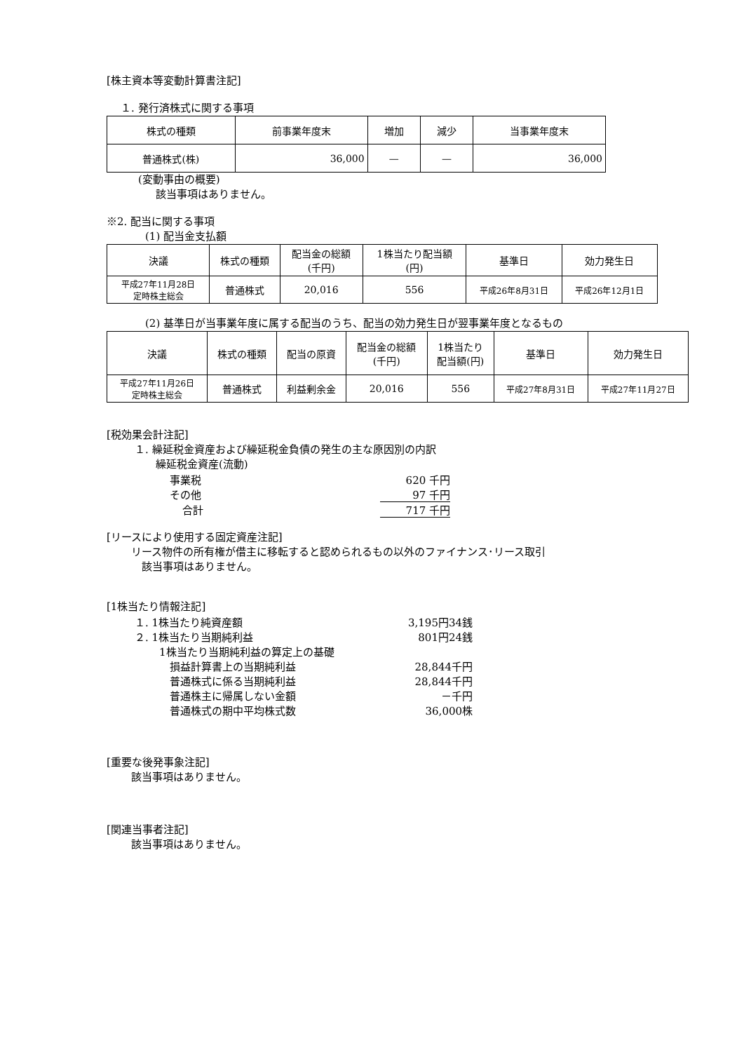[株主資本等変動計算書注記]
１. 発行済株式に関する事項
| 株式の種類 | 前事業年度末 | 増加 | 減少 | 当事業年度末 |
| 普通株式(株) | 36,000 | — | — | 36,000 |
(変動事由の概要)
該当事項はありません。
※2. 配当に関する事項
(1) 配当金支払額
| 決議 | 株式の種類 | 配当金の総額 (千円) | 1株当たり配当額 (円) | 基準日 | 効力発生日 |
| 平成27年11月28日 定時株主総会 | 普通株式 | 20,016 | 556 | 平成26年8月31日 | 平成26年12月1日 |
(2) 基準日が当事業年度に属する配当のうち、配当の効力発生日が翌事業年度となるもの
| 決議 | 株式の種類 | 配当の原資 | 配当金の総額 (千円) | 1株当たり 配当額(円) | 基準日 | 効力発生日 |
| 平成27年11月26日 定時株主総会 | 普通株式 | 利益剰余金 | 20,016 | 556 | 平成27年8月31日 | 平成27年11月27日 |
[税効果会計注記]
１. 繰延税金資産および繰延税金負債の発生の主な原因別の内訳
繰延税金資産(流動)
| 事業税 | 620 千円 |
| その他 | 97 千円 |
| 合計 | 717 千円 |
[リースにより使用する固定資産注記]
リース物件の所有権が借主に移転すると認められるもの以外のファイナンス･リース取引
該当事項はありません。
[1株当たり情報注記]
| １. 1株当たり純資産額 | 3,195円34銭 |
| ２. 1株当たり当期純利益 | 801円24銭 |
| 1株当たり当期純利益の算定上の基礎 | |
| 損益計算書上の当期純利益 | 28,844千円 |
| 普通株式に係る当期純利益 | 28,844千円 |
| 普通株主に帰属しない金額 | －千円 |
| 普通株式の期中平均株式数 | 36,000株 |
[重要な後発事象注記]
該当事項はありません。
[関連当事者注記]
該当事項はありません。